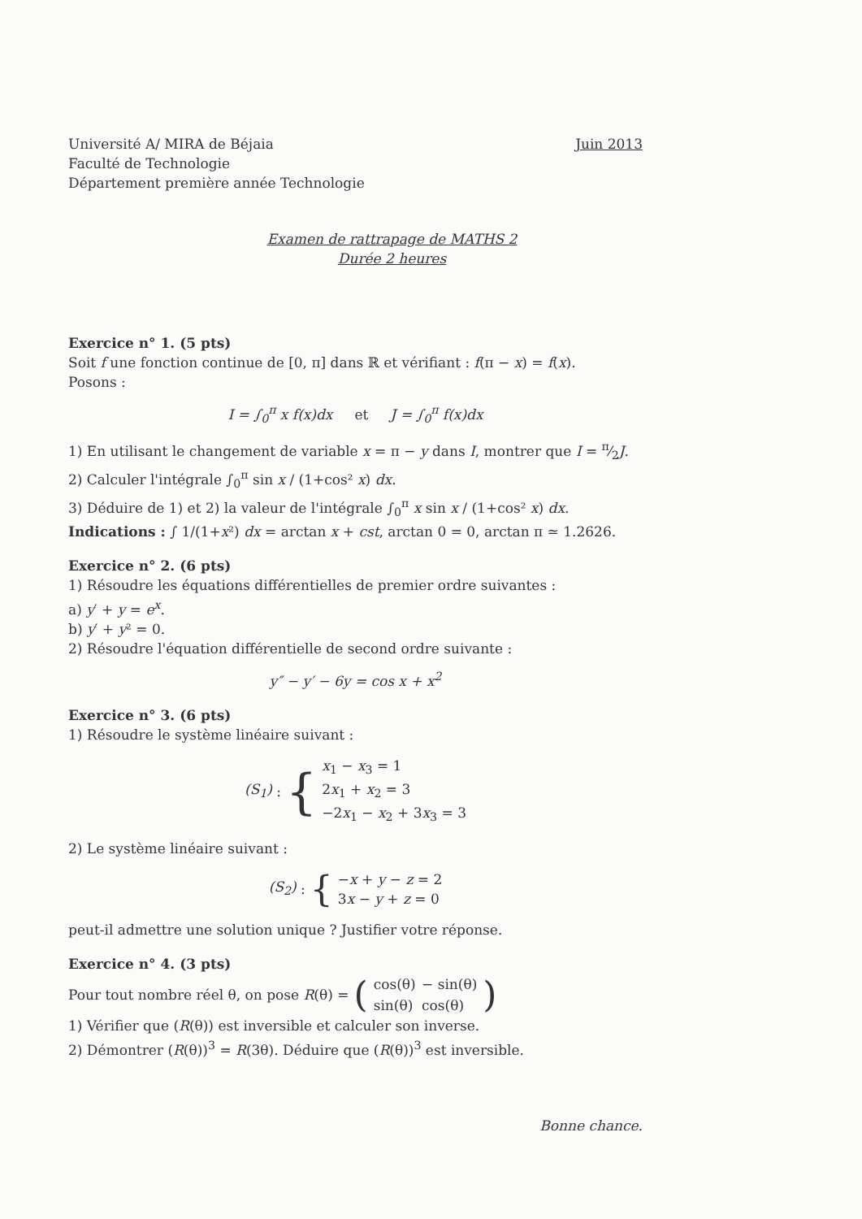Université A/ MIRA de Béjaia
Faculté de Technologie
Département première année Technologie
Juin 2013
Examen de rattrapage de MATHS 2
Durée 2 heures
Exercice n° 1. (5 pts)
Soit f une fonction continue de [0, π] dans ℝ et vérifiant : f(π − x) = f(x).
Posons :
I = ∫<sub>0</sub><sup>π</sup> x f(x)dx et J = ∫<sub>0</sub><sup>π</sup> f(x)dx
1) En utilisant le changement de variable x = π − y dans I, montrer que I = π⁄2J.
2) Calculer l'intégrale ∫<sub>0</sub><sup>π</sup> sin x / (1+cos² x) dx.
3) Déduire de 1) et 2) la valeur de l'intégrale ∫<sub>0</sub><sup>π</sup> x sin x / (1+cos² x) dx.
Indications : ∫ 1/(1+x²) dx = arctan x + cst, arctan 0 = 0, arctan π ≃ 1.2626.
Exercice n° 2. (6 pts)
1) Résoudre les équations différentielles de premier ordre suivantes :
a) y′ + y = e<sup>x</sup>.
b) y′ + y² = 0.
2) Résoudre l'équation différentielle de second ordre suivante :
y″ − y′ − 6y = cos x + x<sup>2</sup>
Exercice n° 3. (6 pts)
1) Résoudre le système linéaire suivant :
(S<sub>1</sub>) : {
x<sub>1</sub> − x<sub>3</sub> = 1
2x<sub>1</sub> + x<sub>2</sub> = 3
−2x<sub>1</sub> − x<sub>2</sub> + 3x<sub>3</sub> = 3
2) Le système linéaire suivant :
(S<sub>2</sub>) : {
−x + y − z = 2
3x − y + z = 0
peut-il admettre une solution unique ? Justifier votre réponse.
Exercice n° 4. (3 pts)
Pour tout nombre réel θ, on pose R (θ) = (
| cos(θ) | − sin(θ) |
| sin(θ) | cos(θ) |
)
1) Vérifier que (R(θ)) est inversible et calculer son inverse.
2) Démontrer (R(θ))<sup>3</sup> = R(3θ). Déduire que (R(θ))<sup>3</sup> est inversible.
Bonne chance.